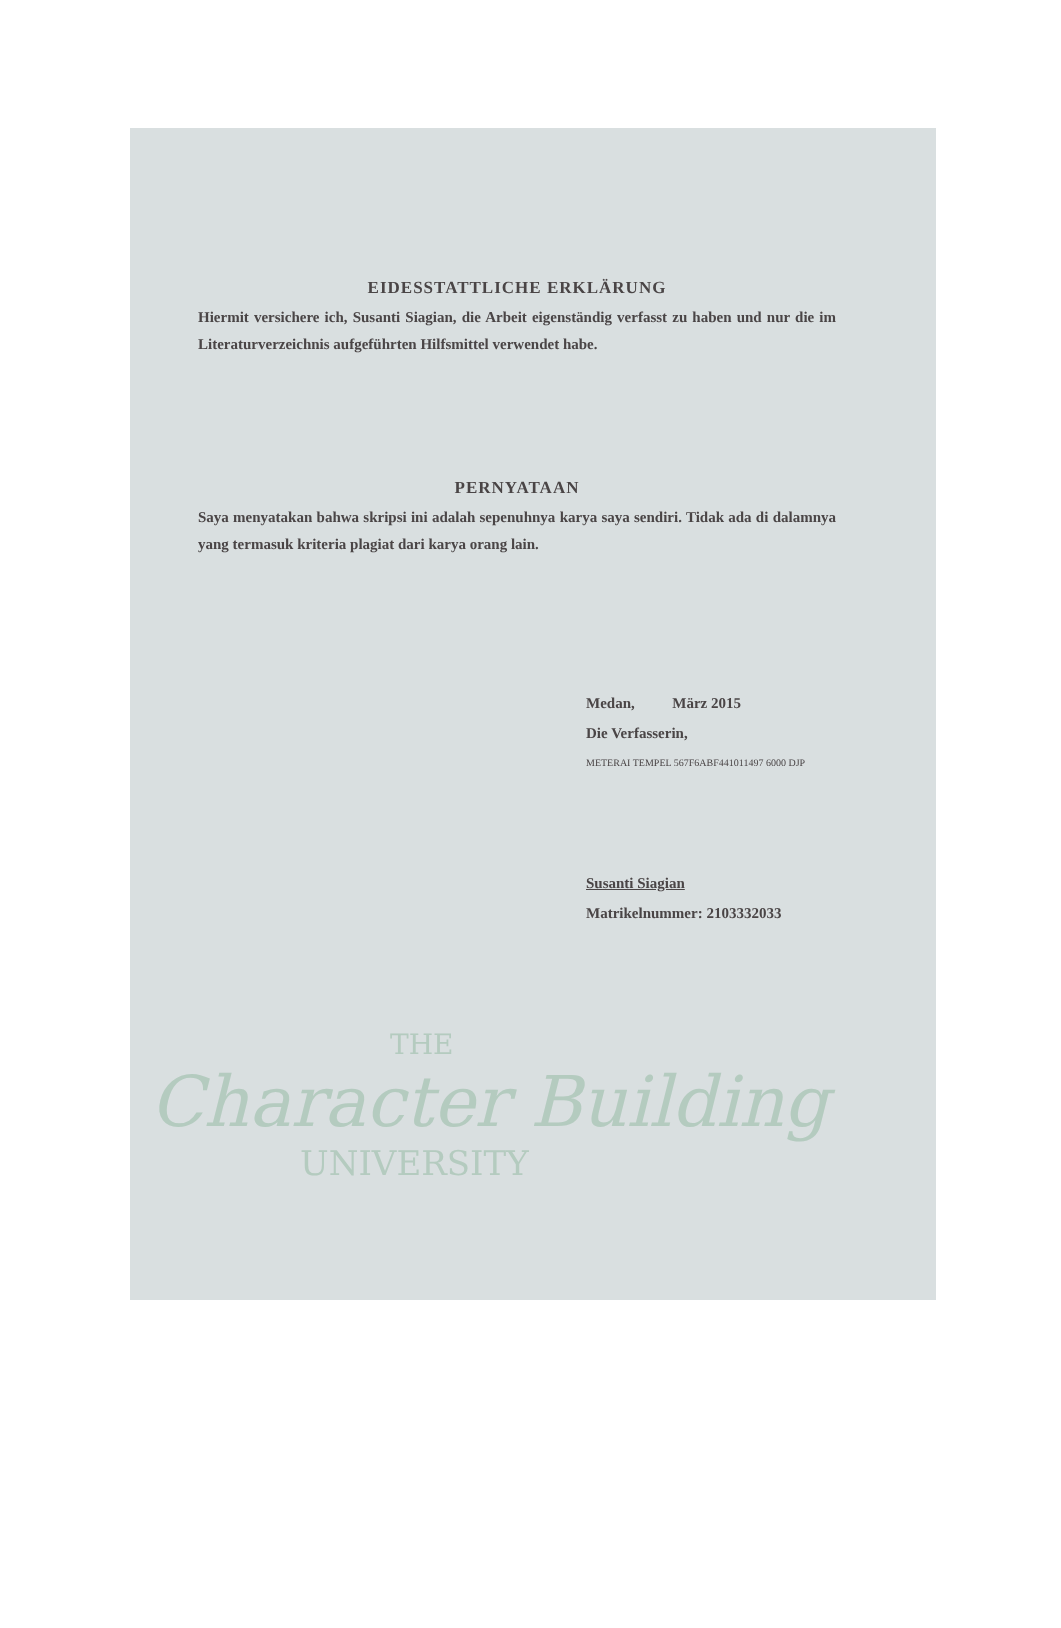EIDESSTATTLICHE ERKLÄRUNG
Hiermit versichere ich, Susanti Siagian, die Arbeit eigenständig verfasst zu haben und nur die im Literaturverzeichnis aufgeführten Hilfsmittel verwendet habe.
PERNYATAAN
Saya menyatakan bahwa skripsi ini adalah sepenuhnya karya saya sendiri. Tidak ada di dalamnya yang termasuk kriteria plagiat dari karya orang lain.
Medan, März 2015
Die Verfasserin,
METERAI TEMPEL 567F6ABF441011497 6000 DJP
Susanti Siagian
Matrikelnummer: 2103332033
THE
Character Building
UNIVERSITY